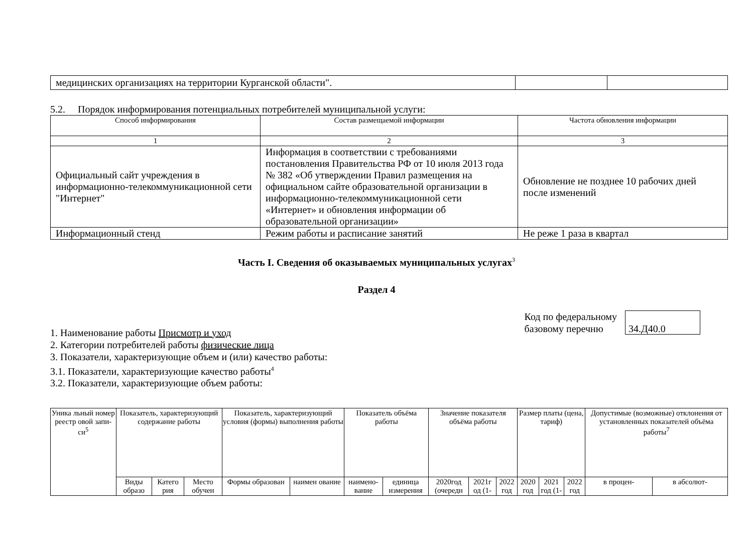| медицинских организациях на территории Курганской области". | | |
5.2. Порядок информирования потенциальных потребителей муниципальной услуги:
| Способ информирования | Состав размещаемой информации | Частота обновления информации |
| --- | --- | --- |
| 1 | 2 | 3 |
| Официальный сайт учреждения в информационно-телекоммуникационной сети "Интернет" | Информация в соответствии с требованиями постановления Правительства РФ от 10 июля 2013 года № 382 «Об утверждении Правил размещения на официальном сайте образовательной организации в информационно-телекоммуникационной сети «Интернет» и обновления информации об образовательной организации» | Обновление не позднее 10 рабочих дней после изменений |
| Информационный стенд | Режим работы и расписание занятий | Не реже 1 раза в квартал |
Часть I. Сведения об оказываемых муниципальных услугах<sup>3</sup>
Раздел 4
1. Наименование работы Присмотр и уход
2. Категории потребителей работы физические лица
3. Показатели, характеризующие объем и (или) качество работы:
3.1. Показатели, характеризующие качество работы<sup>4</sup>
3.2. Показатели, характеризующие объем работы:
Код по федеральному
базовому перечню
34.Д40.0
| Уника льный номер реестр овой запи-си<sup>5</sup> | Показатель, характеризующий содержание работы | | | Показатель, характеризующий условия (формы) выполнения работы | | Показатель объёма работы | | Значение показателя объёма работы | | | Размер платы (цена, тариф) | | | Допустимые (возможные) отклонения от установленных показателей объёма работы<sup>7</sup> | |
| | Виды образо | Катего рия | Место обучен | Формы образован | наимен ование | наимено-вание | единица измерения | 2020год (очередн | 2021г од (1- | 2022 год | 2020 год | 2021 год (1- | 2022 год | в процен- | в абсолют- |